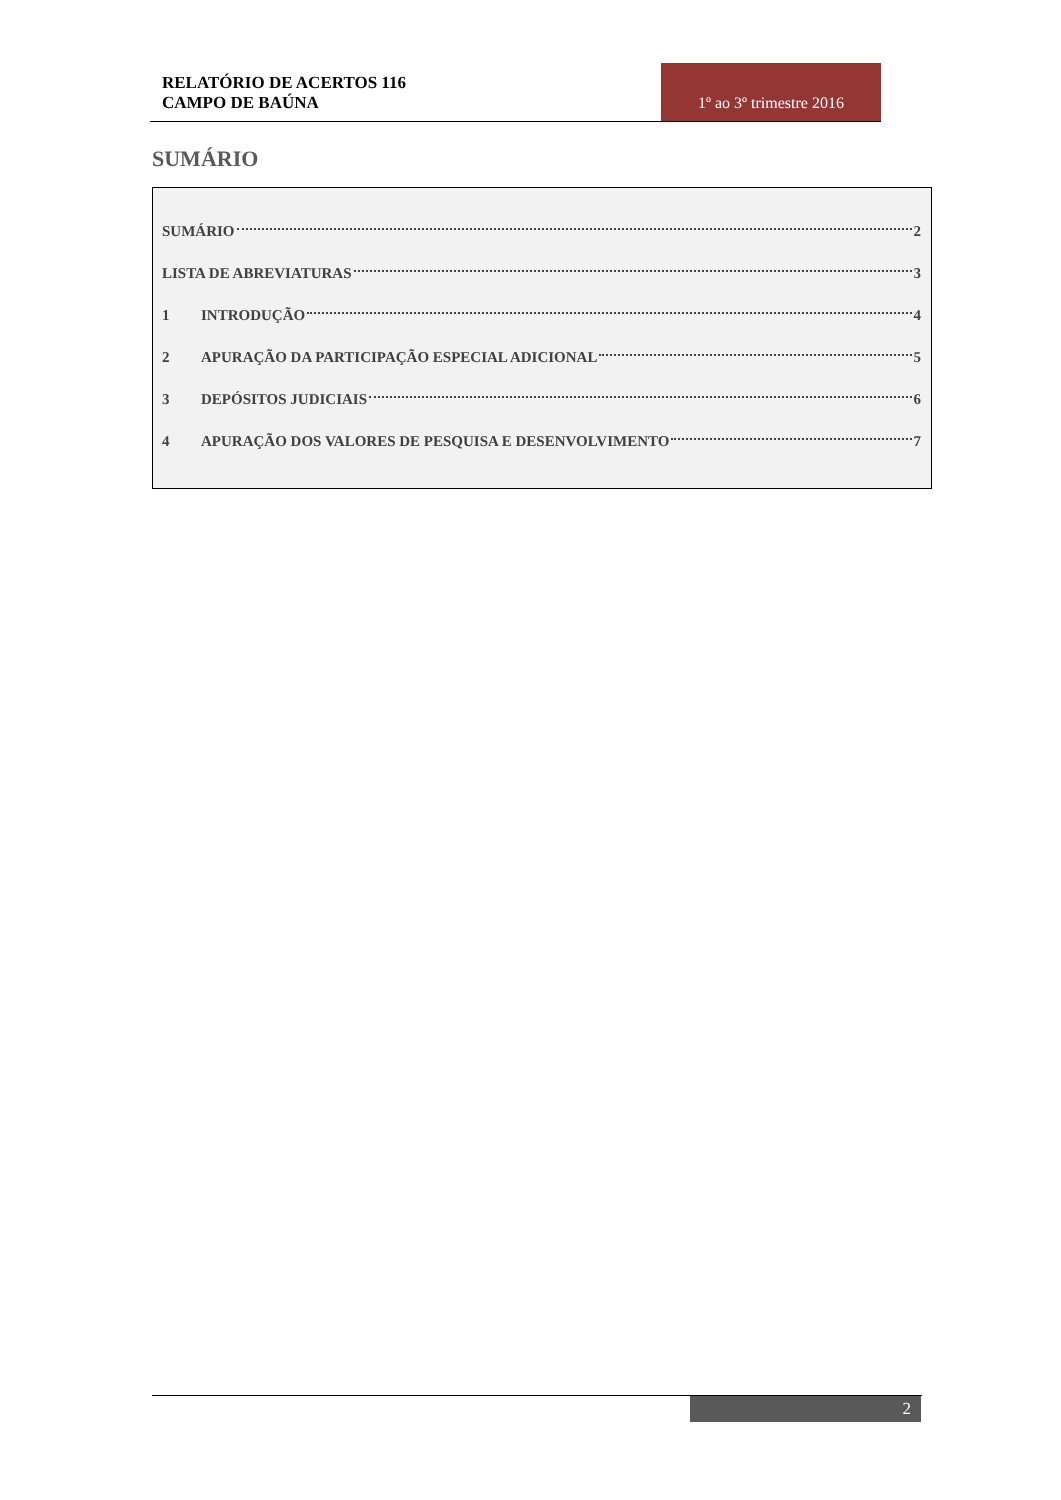RELATÓRIO DE ACERTOS 116
CAMPO DE BAÚNA
1º ao 3º trimestre 2016
SUMÁRIO
SUMÁRIO 2
LISTA DE ABREVIATURAS 3
1 INTRODUÇÃO 4
2 APURAÇÃO DA PARTICIPAÇÃO ESPECIAL ADICIONAL 5
3 DEPÓSITOS JUDICIAIS 6
4 APURAÇÃO DOS VALORES DE PESQUISA E DESENVOLVIMENTO 7
2